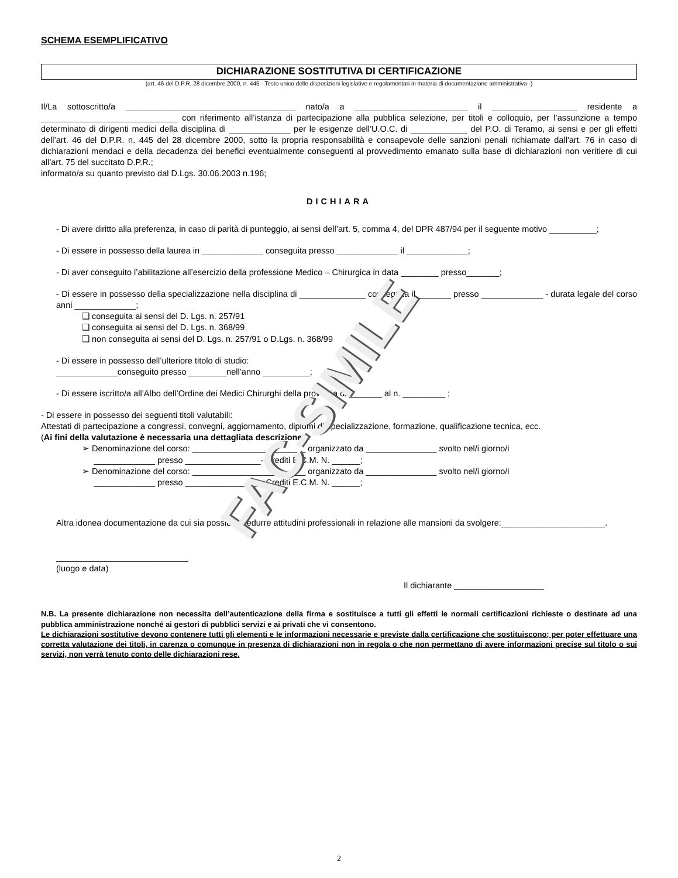FAC-SIMILE
SCHEMA ESEMPLIFICATIVO
DICHIARAZIONE SOSTITUTIVA DI CERTIFICAZIONE
(art. 46 del D.P.R. 28 dicembre 2000, n. 445 - Testo unico delle disposizioni legislative e regolamentari in materia di documentazione amministrativa -)
Il/La sottoscritto/a ____________________________________ nato/a a ________________________ il __________________ residente a _____________________________ con riferimento all’istanza di partecipazione alla pubblica selezione, per titoli e colloquio, per l’assunzione a tempo determinato di dirigenti medici della disciplina di _____________ per le esigenze dell’U.O.C. di ____________ del P.O. di Teramo, ai sensi e per gli effetti dell’art. 46 del D.P.R. n. 445 del 28 dicembre 2000, sotto la propria responsabilità e consapevole delle sanzioni penali richiamate dall'art. 76 in caso di dichiarazioni mendaci e della decadenza dei benefici eventualmente conseguenti al provvedimento emanato sulla base di dichiarazioni non veritiere di cui all'art. 75 del succitato D.P.R.;
informato/a su quanto previsto dal D.Lgs. 30.06.2003 n.196;
DICHIARA
- Di avere diritto alla preferenza, in caso di parità di punteggio, ai sensi dell’art. 5, comma 4, del DPR 487/94 per il seguente motivo __________;
- Di essere in possesso della laurea in _____________ conseguita presso _____________ il _____________;
- Di aver conseguito l’abilitazione all’esercizio della professione Medico – Chirurgica in data ________ presso_______;
- Di essere in possesso della specializzazione nella disciplina di ______________ conseguita il _______ presso _____________ - durata legale del corso anni _____________;
❑ conseguita ai sensi del D. Lgs. n. 257/91
❑ conseguita ai sensi del D. Lgs. n. 368/99
❑ non conseguita ai sensi del D. Lgs. n. 257/91 o D.Lgs. n. 368/99
- Di essere in possesso dell’ulteriore titolo di studio:
_____________conseguito presso ________nell’anno __________;
- Di essere iscritto/a all’Albo dell’Ordine dei Medici Chirurghi della provincia di _______ al n. _________ ;
- Di essere in possesso dei seguenti titoli valutabili:
Attestati di partecipazione a congressi, convegni, aggiornamento, diplomi di specializzazione, formazione, qualificazione tecnica, ecc.
(Ai fini della valutazione è necessaria una dettagliata descrizione)
➢ Denominazione del corso: ________________________ organizzato da _______________ svolto nel/i giorno/i
_____________ presso ________________- Crediti E.C.M. N. ______;
➢ Denominazione del corso: ________________________ organizzato da _______________ svolto nel/i giorno/i
_____________ presso ________________- Crediti E.C.M. N. ______;
Altra idonea documentazione da cui sia possibile dedurre attitudini professionali in relazione alle mansioni da svolgere:______________________.
____________________________
(luogo e data)
Il dichiarante ___________________
N.B. La presente dichiarazione non necessita dell’autenticazione della firma e sostituisce a tutti gli effetti le normali certificazioni richieste o destinate ad una pubblica amministrazione nonché ai gestori di pubblici servizi e ai privati che vi consentono.
Le dichiarazioni sostitutive devono contenere tutti gli elementi e le informazioni necessarie e previste dalla certificazione che sostituiscono; per poter effettuare una corretta valutazione dei titoli, in carenza o comunque in presenza di dichiarazioni non in regola o che non permettano di avere informazioni precise sul titolo o sui servizi, non verrà tenuto conto delle dichiarazioni rese.
2